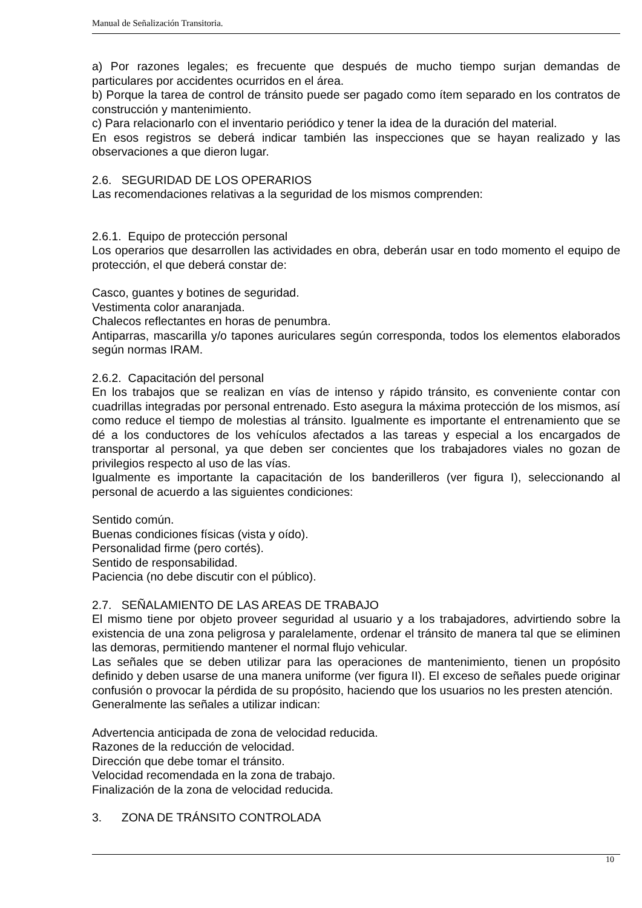Manual de Señalización Transitoria.
a) Por razones legales; es frecuente que después de mucho tiempo surjan demandas de particulares por accidentes ocurridos en el área.
b) Porque la tarea de control de tránsito puede ser pagado como ítem separado en los contratos de construcción y mantenimiento.
c) Para relacionarlo con el inventario periódico y tener la idea de la duración del material.
En esos registros se deberá indicar también las inspecciones que se hayan realizado y las observaciones a que dieron lugar.
2.6. SEGURIDAD DE LOS OPERARIOS
Las recomendaciones relativas a la seguridad de los mismos comprenden:
2.6.1. Equipo de protección personal
Los operarios que desarrollen las actividades en obra, deberán usar en todo momento el equipo de protección, el que deberá constar de:
Casco, guantes y botines de seguridad.
Vestimenta color anaranjada.
Chalecos reflectantes en horas de penumbra.
Antiparras, mascarilla y/o tapones auriculares según corresponda, todos los elementos elaborados según normas IRAM.
2.6.2. Capacitación del personal
En los trabajos que se realizan en vías de intenso y rápido tránsito, es conveniente contar con cuadrillas integradas por personal entrenado. Esto asegura la máxima protección de los mismos, así como reduce el tiempo de molestias al tránsito. Igualmente es importante el entrenamiento que se dé a los conductores de los vehículos afectados a las tareas y especial a los encargados de transportar al personal, ya que deben ser concientes que los trabajadores viales no gozan de privilegios respecto al uso de las vías.
Igualmente es importante la capacitación de los banderilleros (ver figura I), seleccionando al personal de acuerdo a las siguientes condiciones:
Sentido común.
Buenas condiciones físicas (vista y oído).
Personalidad firme (pero cortés).
Sentido de responsabilidad.
Paciencia (no debe discutir con el público).
2.7. SEÑALAMIENTO DE LAS AREAS DE TRABAJO
El mismo tiene por objeto proveer seguridad al usuario y a los trabajadores, advirtiendo sobre la existencia de una zona peligrosa y paralelamente, ordenar el tránsito de manera tal que se eliminen las demoras, permitiendo mantener el normal flujo vehicular.
Las señales que se deben utilizar para las operaciones de mantenimiento, tienen un propósito definido y deben usarse de una manera uniforme (ver figura II). El exceso de señales puede originar confusión o provocar la pérdida de su propósito, haciendo que los usuarios no les presten atención.
Generalmente las señales a utilizar indican:
Advertencia anticipada de zona de velocidad reducida.
Razones de la reducción de velocidad.
Dirección que debe tomar el tránsito.
Velocidad recomendada en la zona de trabajo.
Finalización de la zona de velocidad reducida.
3. ZONA DE TRÁNSITO CONTROLADA
10